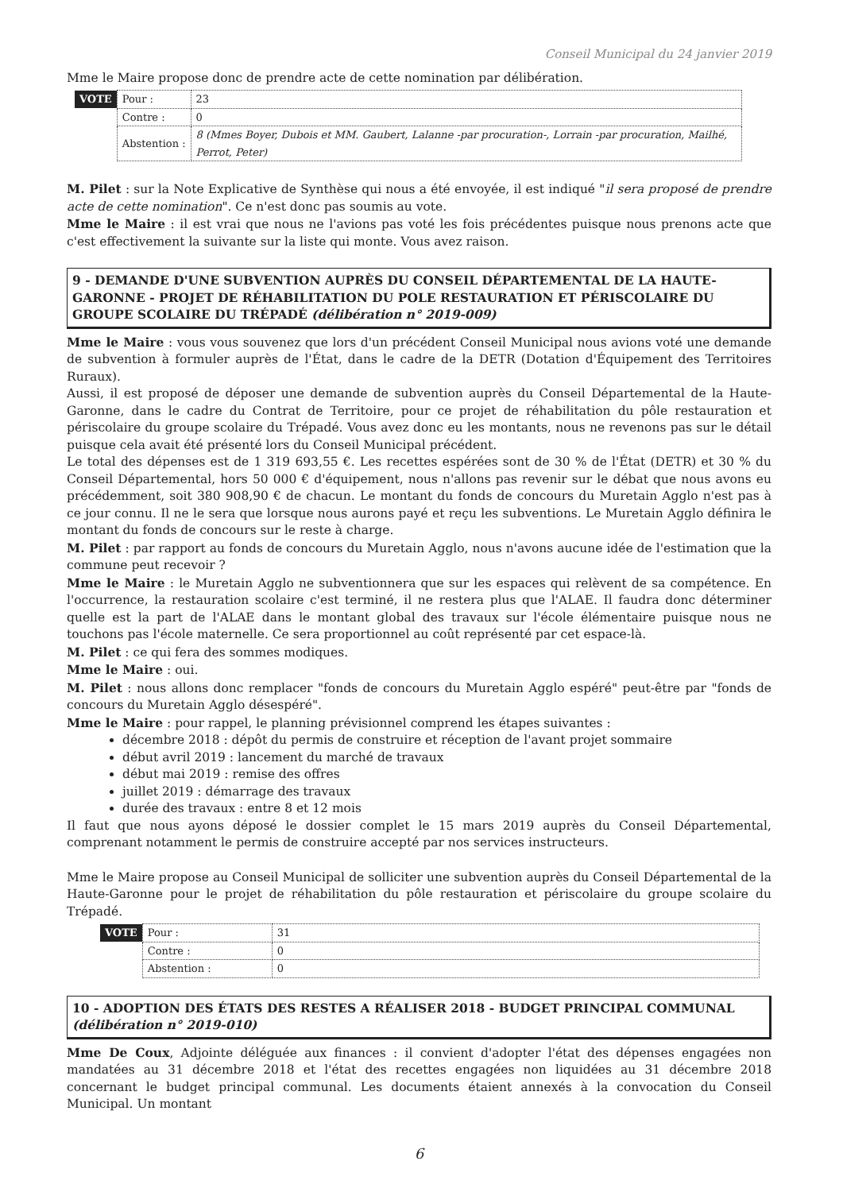Conseil Municipal du 24 janvier 2019
Mme le Maire propose donc de prendre acte de cette nomination par délibération.
| VOTE | Pour : | 23 |
| | Contre : | 0 |
| | Abstention : | 8 (Mmes Boyer, Dubois et MM. Gaubert, Lalanne -par procuration-, Lorrain -par procuration, Mailhé, Perrot, Peter) |
M. Pilet : sur la Note Explicative de Synthèse qui nous a été envoyée, il est indiqué "il sera proposé de prendre acte de cette nomination". Ce n'est donc pas soumis au vote.
Mme le Maire : il est vrai que nous ne l'avions pas voté les fois précédentes puisque nous prenons acte que c'est effectivement la suivante sur la liste qui monte. Vous avez raison.
9 - DEMANDE D'UNE SUBVENTION AUPRÈS DU CONSEIL DÉPARTEMENTAL DE LA HAUTE-GARONNE - PROJET DE RÉHABILITATION DU POLE RESTAURATION ET PÉRISCOLAIRE DU GROUPE SCOLAIRE DU TRÉPADÉ (délibération n° 2019-009)
Mme le Maire : vous vous souvenez que lors d'un précédent Conseil Municipal nous avions voté une demande de subvention à formuler auprès de l'État, dans le cadre de la DETR (Dotation d'Équipement des Territoires Ruraux).
Aussi, il est proposé de déposer une demande de subvention auprès du Conseil Départemental de la Haute-Garonne, dans le cadre du Contrat de Territoire, pour ce projet de réhabilitation du pôle restauration et périscolaire du groupe scolaire du Trépadé. Vous avez donc eu les montants, nous ne revenons pas sur le détail puisque cela avait été présenté lors du Conseil Municipal précédent.
Le total des dépenses est de 1 319 693,55 €. Les recettes espérées sont de 30 % de l'État (DETR) et 30 % du Conseil Départemental, hors 50 000 € d'équipement, nous n'allons pas revenir sur le débat que nous avons eu précédemment, soit 380 908,90 € de chacun. Le montant du fonds de concours du Muretain Agglo n'est pas à ce jour connu. Il ne le sera que lorsque nous aurons payé et reçu les subventions. Le Muretain Agglo définira le montant du fonds de concours sur le reste à charge.
M. Pilet : par rapport au fonds de concours du Muretain Agglo, nous n'avons aucune idée de l'estimation que la commune peut recevoir ?
Mme le Maire : le Muretain Agglo ne subventionnera que sur les espaces qui relèvent de sa compétence. En l'occurrence, la restauration scolaire c'est terminé, il ne restera plus que l'ALAE. Il faudra donc déterminer quelle est la part de l'ALAE dans le montant global des travaux sur l'école élémentaire puisque nous ne touchons pas l'école maternelle. Ce sera proportionnel au coût représenté par cet espace-là.
M. Pilet : ce qui fera des sommes modiques.
Mme le Maire : oui.
M. Pilet : nous allons donc remplacer "fonds de concours du Muretain Agglo espéré" peut-être par "fonds de concours du Muretain Agglo désespéré".
Mme le Maire : pour rappel, le planning prévisionnel comprend les étapes suivantes :
décembre 2018 : dépôt du permis de construire et réception de l'avant projet sommaire
début avril 2019 : lancement du marché de travaux
début mai 2019 : remise des offres
juillet 2019 : démarrage des travaux
durée des travaux : entre 8 et 12 mois
Il faut que nous ayons déposé le dossier complet le 15 mars 2019 auprès du Conseil Départemental, comprenant notamment le permis de construire accepté par nos services instructeurs.
Mme le Maire propose au Conseil Municipal de solliciter une subvention auprès du Conseil Départemental de la Haute-Garonne pour le projet de réhabilitation du pôle restauration et périscolaire du groupe scolaire du Trépadé.
| VOTE | Pour : | 31 |
| | Contre : | 0 |
| | Abstention : | 0 |
10 - ADOPTION DES ÉTATS DES RESTES A RÉALISER 2018 - BUDGET PRINCIPAL COMMUNAL (délibération n° 2019-010)
Mme De Coux, Adjointe déléguée aux finances : il convient d'adopter l'état des dépenses engagées non mandatées au 31 décembre 2018 et l'état des recettes engagées non liquidées au 31 décembre 2018 concernant le budget principal communal. Les documents étaient annexés à la convocation du Conseil Municipal. Un montant
6